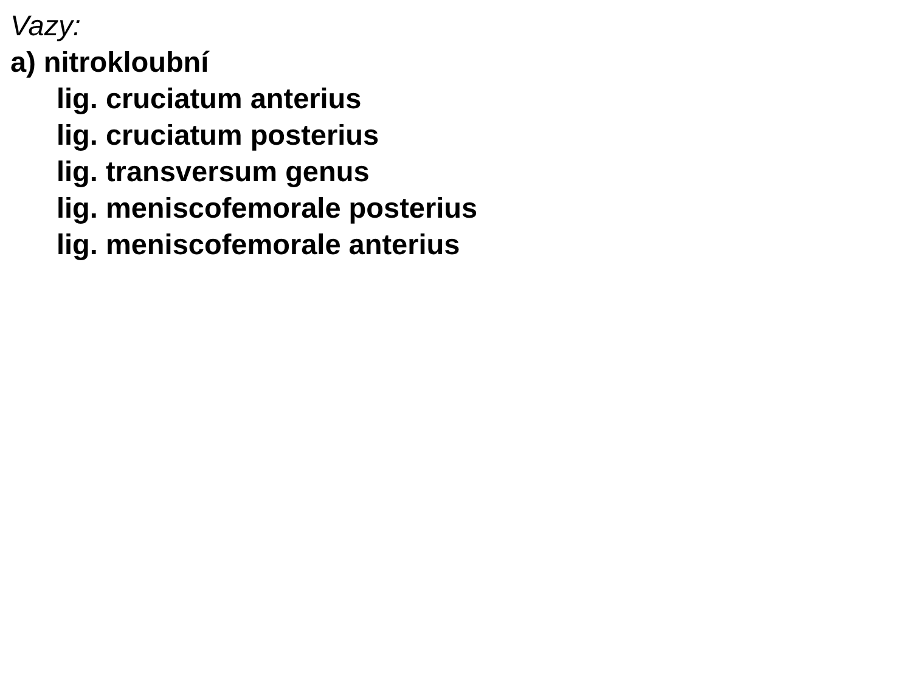Vazy:
a) nitrokloubní
lig. cruciatum anterius
lig. cruciatum posterius
lig. transversum genus
lig. meniscofemorale posterius
lig. meniscofemorale anterius